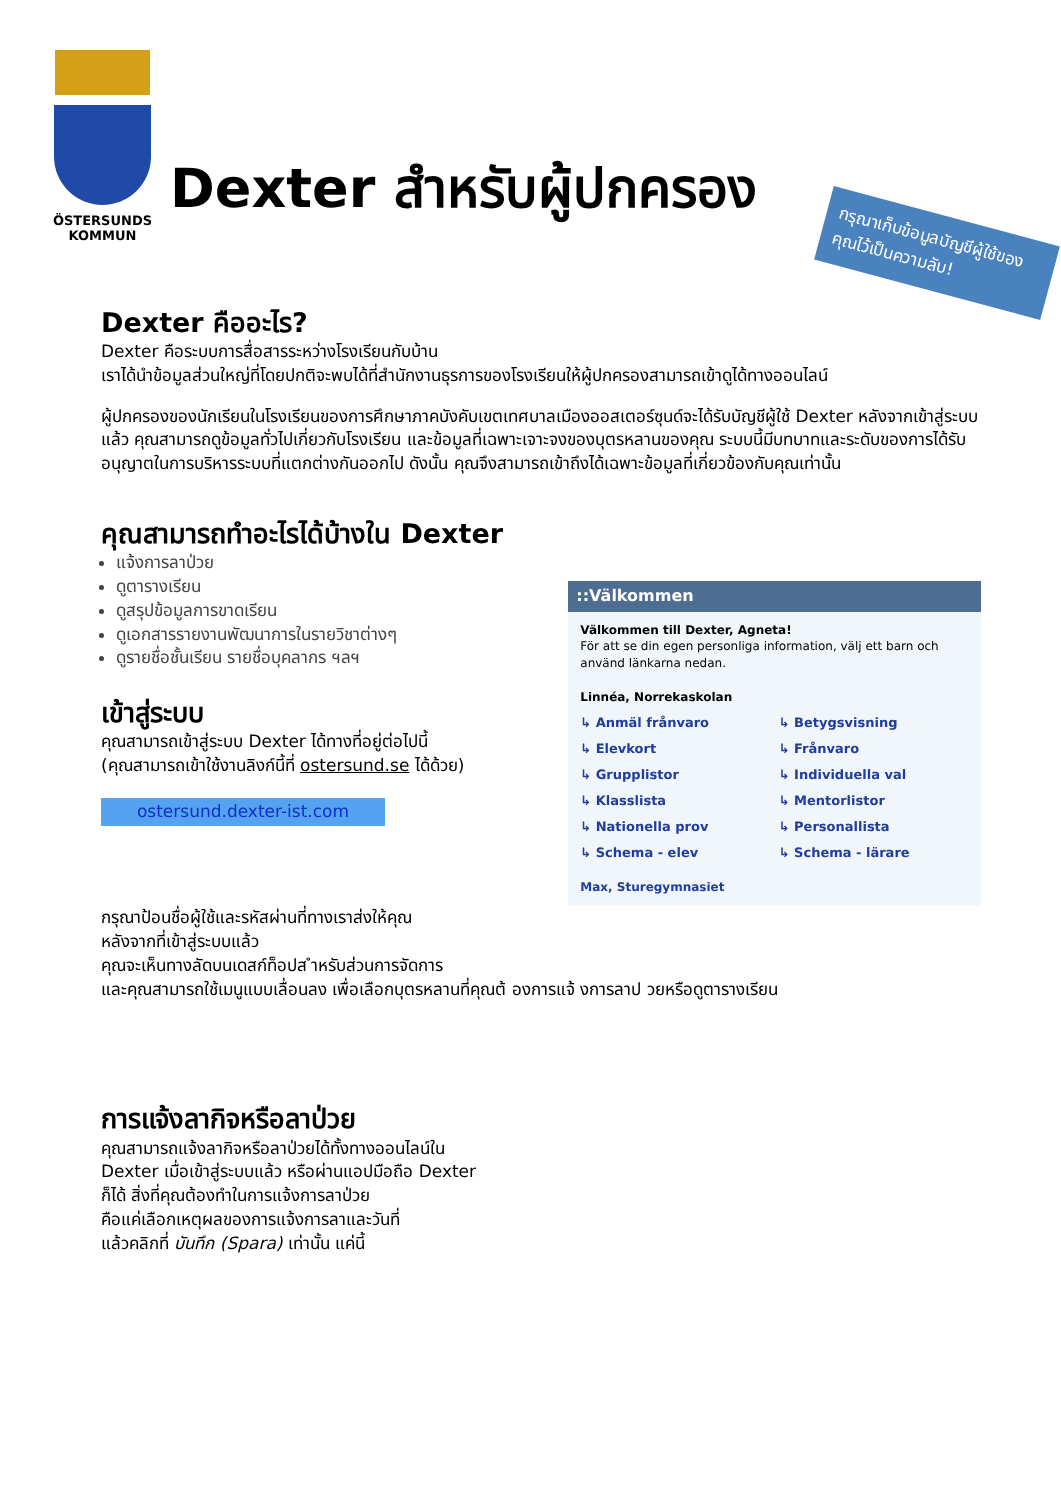ÖSTERSUNDS
KOMMUN
Dexter สำหรับผู้ปกครอง
กรุณาเก็บข้อมูลบัญชีผู้ใช้ของคุณไว้เป็นความลับ!
Dexter คืออะไร?
Dexter คือระบบการสื่อสารระหว่างโรงเรียนกับบ้าน
เราได้นำข้อมูลส่วนใหญ่ที่โดยปกติจะพบได้ที่สำนักงานธุรการของโรงเรียนให้ผู้ปกครองสามารถเข้าดูได้ทางออนไลน์
ผู้ปกครองของนักเรียนในโรงเรียนของการศึกษาภาคบังคับเขตเทศบาลเมืองออสเตอร์ซุนด์จะได้รับบัญชีผู้ใช้ Dexter หลังจากเข้าสู่ระบบแล้ว คุณสามารถดูข้อมูลทั่วไปเกี่ยวกับโรงเรียน และข้อมูลที่เฉพาะเจาะจงของบุตรหลานของคุณ ระบบนี้มีบทบาทและระดับของการได้รับอนุญาตในการบริหารระบบที่แตกต่างกันออกไป ดังนั้น คุณจึงสามารถเข้าถึงได้เฉพาะข้อมูลที่เกี่ยวข้องกับคุณเท่านั้น
คุณสามารถทำอะไรได้บ้างใน Dexter
แจ้งการลาป่วย
ดูตารางเรียน
ดูสรุปข้อมูลการขาดเรียน
ดูเอกสารรายงานพัฒนาการในรายวิชาต่างๆ
ดูรายชื่อชั้นเรียน รายชื่อบุคลากร ฯลฯ
เข้าสู่ระบบ
คุณสามารถเข้าสู่ระบบ Dexter ได้ทางที่อยู่ต่อไปนี้
(คุณสามารถเข้าใช้งานลิงก์นี้ที่ ostersund.se ได้ด้วย)
ostersund.dexter-ist.com
::Välkommen
Välkommen till Dexter, Agneta!
För att se din egen personliga information, välj ett barn och använd länkarna nedan.
Linnéa, Norrekaskolan
↳ Anmäl frånvaro ↳ Betygsvisning ↳ Elevkort ↳ Frånvaro ↳ Grupplistor ↳ Individuella val ↳ Klasslista ↳ Mentorlistor ↳ Nationella prov ↳ Personallista ↳ Schema - elev ↳ Schema - lärare
Max, Sturegymnasiet
กรุณาป้อนชื่อผู้ใช้และรหัสผ่านที่ทางเราส่งให้คุณ
หลังจากที่เข้าสู่ระบบแล้ว
คุณจะเห็นทางลัดบนเดสก์ท็อปส ำหรับส่วนการจัดการ
และคุณสามารถใช้เมนูแบบเลื่อนลง เพื่อเลือกบุตรหลานที่คุณต้ องการแจ้ งการลาป วยหรือดูตารางเรียน
การแจ้งลากิจหรือลาป่วย
คุณสามารถแจ้งลากิจหรือลาป่วยได้ทั้งทางออนไลน์ใน
Dexter เมื่อเข้าสู่ระบบแล้ว หรือผ่านแอปมือถือ Dexter
ก็ได้ สิ่งที่คุณต้องทำในการแจ้งการลาป่วย
คือแค่เลือกเหตุผลของการแจ้งการลาและวันที่
แล้วคลิกที่ บันทึก (Spara) เท่านั้น แค่นี้